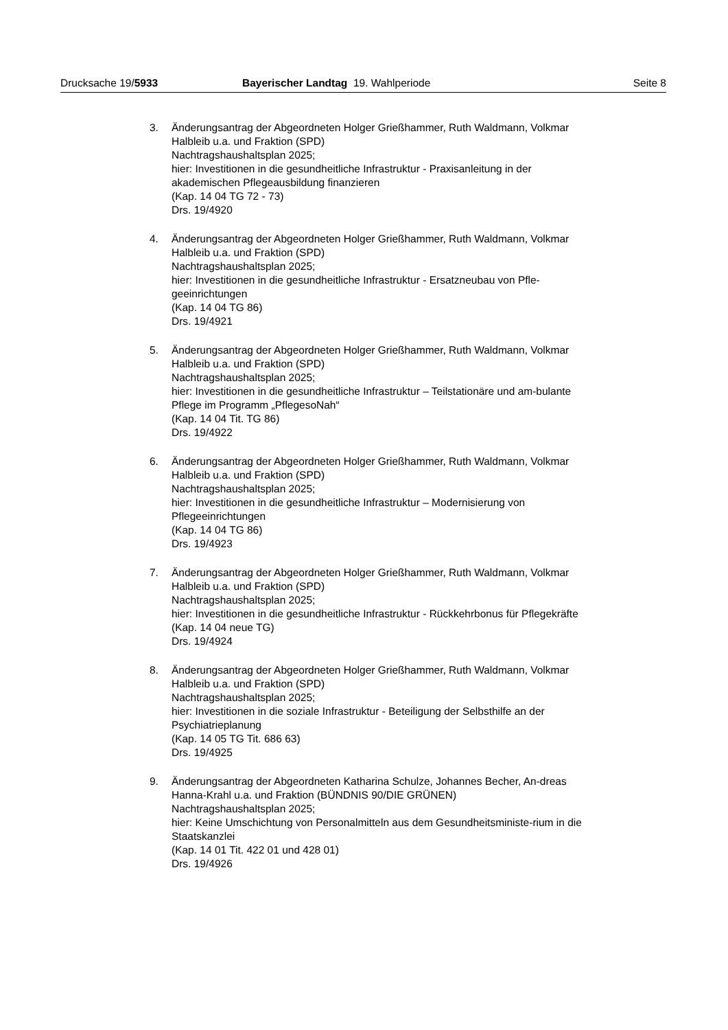Drucksache 19/5933 Bayerischer Landtag 19. Wahlperiode Seite 8
3. Änderungsantrag der Abgeordneten Holger Grießhammer, Ruth Waldmann, Volkmar Halbleib u.a. und Fraktion (SPD)
Nachtragshaushaltsplan 2025;
hier: Investitionen in die gesundheitliche Infrastruktur - Praxisanleitung in der akademischen Pflegeausbildung finanzieren
(Kap. 14 04 TG 72 - 73)
Drs. 19/4920
4. Änderungsantrag der Abgeordneten Holger Grießhammer, Ruth Waldmann, Volkmar Halbleib u.a. und Fraktion (SPD)
Nachtragshaushaltsplan 2025;
hier: Investitionen in die gesundheitliche Infrastruktur - Ersatzneubau von Pfle-geeinrichtungen
(Kap. 14 04 TG 86)
Drs. 19/4921
5. Änderungsantrag der Abgeordneten Holger Grießhammer, Ruth Waldmann, Volkmar Halbleib u.a. und Fraktion (SPD)
Nachtragshaushaltsplan 2025;
hier: Investitionen in die gesundheitliche Infrastruktur – Teilstationäre und am-bulante Pflege im Programm „PflegesoNah“
(Kap. 14 04 Tit. TG 86)
Drs. 19/4922
6. Änderungsantrag der Abgeordneten Holger Grießhammer, Ruth Waldmann, Volkmar Halbleib u.a. und Fraktion (SPD)
Nachtragshaushaltsplan 2025;
hier: Investitionen in die gesundheitliche Infrastruktur – Modernisierung von Pflegeeinrichtungen
(Kap. 14 04 TG 86)
Drs. 19/4923
7. Änderungsantrag der Abgeordneten Holger Grießhammer, Ruth Waldmann, Volkmar Halbleib u.a. und Fraktion (SPD)
Nachtragshaushaltsplan 2025;
hier: Investitionen in die gesundheitliche Infrastruktur - Rückkehrbonus für Pflegekräfte
(Kap. 14 04 neue TG)
Drs. 19/4924
8. Änderungsantrag der Abgeordneten Holger Grießhammer, Ruth Waldmann, Volkmar Halbleib u.a. und Fraktion (SPD)
Nachtragshaushaltsplan 2025;
hier: Investitionen in die soziale Infrastruktur - Beteiligung der Selbsthilfe an der Psychiatrieplanung
(Kap. 14 05 TG Tit. 686 63)
Drs. 19/4925
9. Änderungsantrag der Abgeordneten Katharina Schulze, Johannes Becher, An-dreas Hanna-Krahl u.a. und Fraktion (BÜNDNIS 90/DIE GRÜNEN)
Nachtragshaushaltsplan 2025;
hier: Keine Umschichtung von Personalmitteln aus dem Gesundheitsministe-rium in die Staatskanzlei
(Kap. 14 01 Tit. 422 01 und 428 01)
Drs. 19/4926